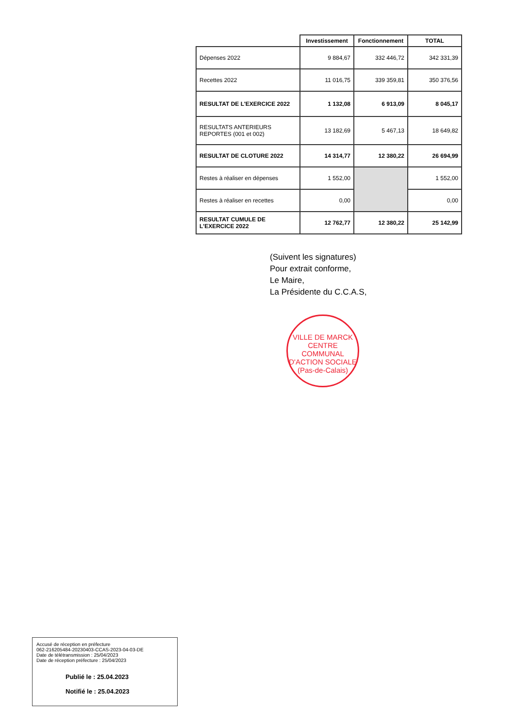| | Investissement | Fonctionnement | TOTAL |
| --- | --- | --- | --- |
| Dépenses 2022 | 9 884,67 | 332 446,72 | 342 331,39 |
| Recettes 2022 | 11 016,75 | 339 359,81 | 350 376,56 |
| RESULTAT DE L'EXERCICE 2022 | 1 132,08 | 6 913,09 | 8 045,17 |
| RESULTATS ANTERIEURS REPORTES (001 et 002) | 13 182,69 | 5 467,13 | 18 649,82 |
| RESULTAT DE CLOTURE 2022 | 14 314,77 | 12 380,22 | 26 694,99 |
| Restes à réaliser en dépenses | 1 552,00 | | 1 552,00 |
| Restes à réaliser en recettes | 0,00 | | 0,00 |
| RESULTAT CUMULE DE L'EXERCICE 2022 | 12 762,77 | 12 380,22 | 25 142,99 |
(Suivent les signatures)
Pour extrait conforme,
Le Maire,
La Présidente du C.C.A.S,
VILLE DE MARCK
CENTRE COMMUNAL D'ACTION SOCIALE
(Pas-de-Calais)
Accusé de réception en préfecture
062-216205484-20230403-CCAS-2023-04-03-DE
Date de télétransmission : 25/04/2023
Date de réception préfecture : 25/04/2023
Publié le : 25.04.2023
Notifié le : 25.04.2023